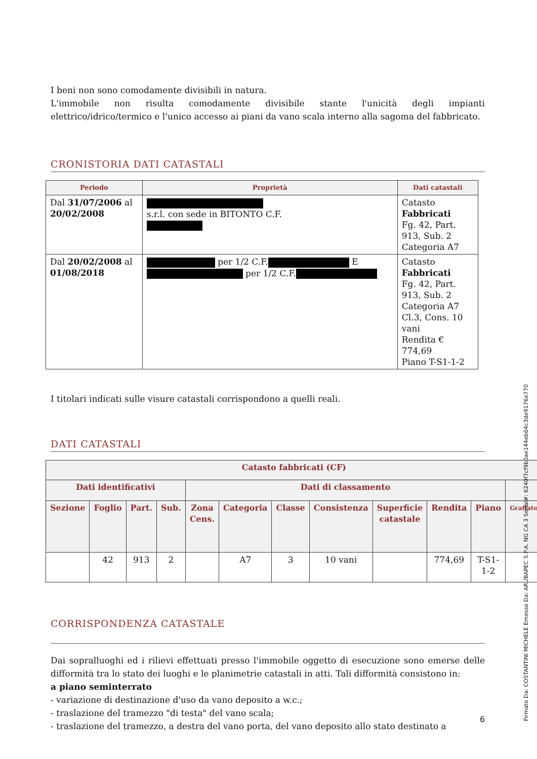I beni non sono comodamente divisibili in natura.
L'immobile non risulta comodamente divisibile stante l'unicità degli impianti elettrico/idrico/termico e l'unico accesso ai piani da vano scala interno alla sagoma del fabbricato.
CRONISTORIA DATI CATASTALI
| Periodo | Proprietà | Dati catastali |
| --- | --- | --- |
| Dal 31/07/2006 al 20/02/2008 | s.r.l. con sede in BITONTO C.F. | Catasto Fabbricati Fg. 42, Part. 913, Sub. 2 Categoria A7 |
| Dal 20/02/2008 al 01/08/2018 | per 1/2 C.F. E per 1/2 C.F. | Catasto Fabbricati Fg. 42, Part. 913, Sub. 2 Categoria A7 Cl.3, Cons. 10 vani Rendita € 774,69 Piano T-S1-1-2 |
I titolari indicati sulle visure catastali corrispondono a quelli reali.
DATI CATASTALI
| Catasto fabbricati (CF) | | | | | | | | | | | |
| --- | --- | --- | --- | --- | --- | --- | --- | --- | --- | --- | --- |
| Dati identificativi | | | | Dati di classamento | | | | | | | |
| Sezione | Foglio | Part. | Sub. | Zona Cens. | Categoria | Classe | Consistenza | Superficie catastale | Rendita | Piano | Graffato |
| | 42 | 913 | 2 | | A7 | 3 | 10 vani | | 774,69 | T-S1-1-2 | |
CORRISPONDENZA CATASTALE
Dai sopralluoghi ed i rilievi effettuati presso l'immobile oggetto di esecuzione sono emerse delle difformità tra lo stato dei luoghi e le planimetrie catastali in atti. Tali difformità consistono in:
a piano seminterrato
- variazione di destinazione d'uso da vano deposito a w.c.;
- traslazione del tramezzo "di testa" del vano scala;
- traslazione del tramezzo, a destra del vano porta, del vano deposito allo stato destinato a
6
Firmato Da: COSTANTINI MICHELE Emesso Da: ARUBAPEC S.P.A. NG CA 3 Serial#: 6240f7cf9b0ae144eb64c3de9176e770